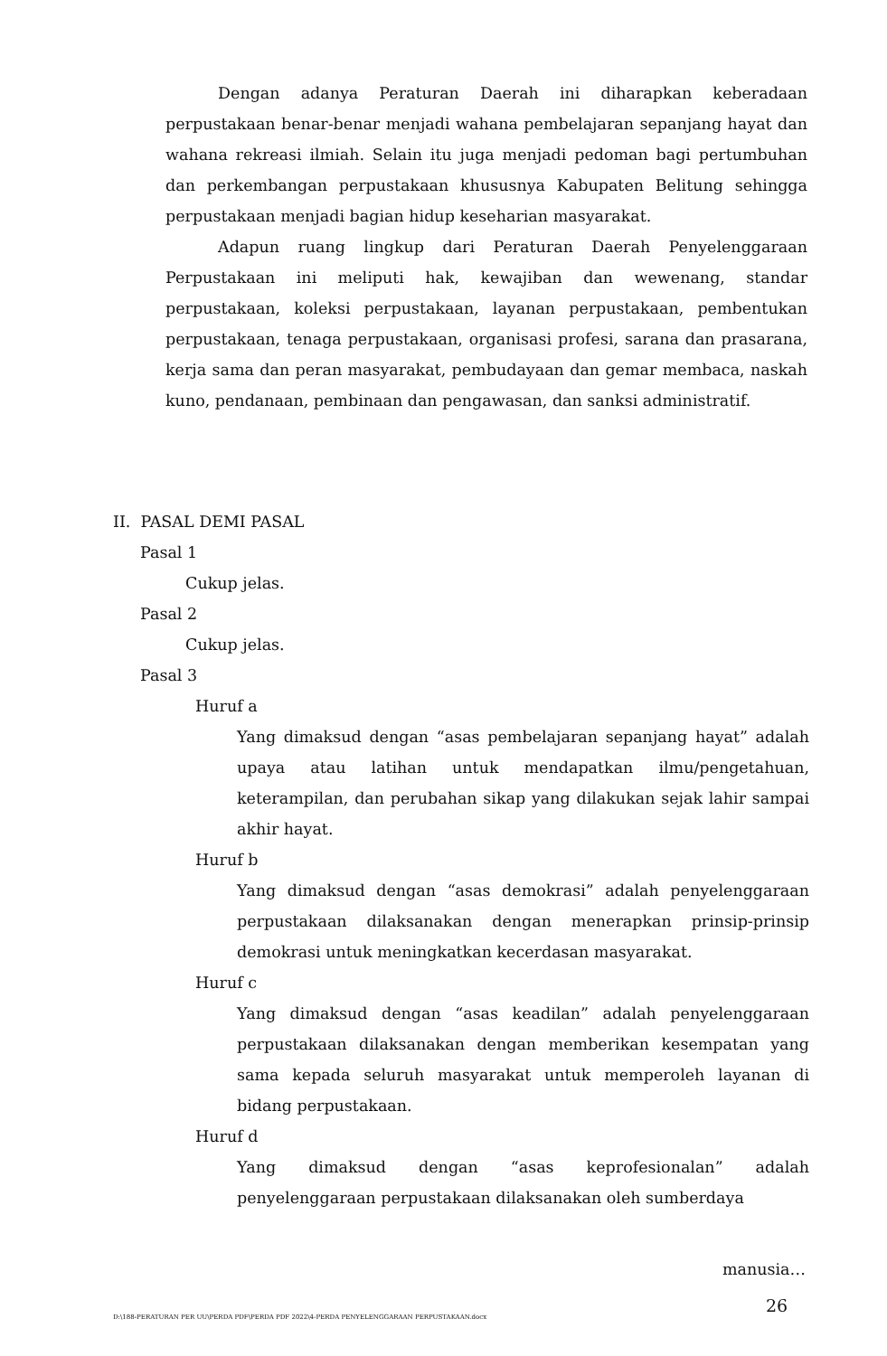Dengan adanya Peraturan Daerah ini diharapkan keberadaan perpustakaan benar-benar menjadi wahana pembelajaran sepanjang hayat dan wahana rekreasi ilmiah. Selain itu juga menjadi pedoman bagi pertumbuhan dan perkembangan perpustakaan khususnya Kabupaten Belitung sehingga perpustakaan menjadi bagian hidup keseharian masyarakat.
Adapun ruang lingkup dari Peraturan Daerah Penyelenggaraan Perpustakaan ini meliputi hak, kewajiban dan wewenang, standar perpustakaan, koleksi perpustakaan, layanan perpustakaan, pembentukan perpustakaan, tenaga perpustakaan, organisasi profesi, sarana dan prasarana, kerja sama dan peran masyarakat, pembudayaan dan gemar membaca, naskah kuno, pendanaan, pembinaan dan pengawasan, dan sanksi administratif.
II. PASAL DEMI PASAL
Pasal 1
Cukup jelas.
Pasal 2
Cukup jelas.
Pasal 3
Huruf a
Yang dimaksud dengan “asas pembelajaran sepanjang hayat” adalah upaya atau latihan untuk mendapatkan ilmu/pengetahuan, keterampilan, dan perubahan sikap yang dilakukan sejak lahir sampai akhir hayat.
Huruf b
Yang dimaksud dengan “asas demokrasi” adalah penyelenggaraan perpustakaan dilaksanakan dengan menerapkan prinsip-prinsip demokrasi untuk meningkatkan kecerdasan masyarakat.
Huruf c
Yang dimaksud dengan “asas keadilan” adalah penyelenggaraan perpustakaan dilaksanakan dengan memberikan kesempatan yang sama kepada seluruh masyarakat untuk memperoleh layanan di bidang perpustakaan.
Huruf d
Yang dimaksud dengan “asas keprofesionalan” adalah penyelenggaraan perpustakaan dilaksanakan oleh sumberdaya
manusia…
D:\188-PERATURAN PER UU\PERDA PDF\PERDA PDF 2022\4-PERDA PENYELENGGARAAN PERPUSTAKAAN.docx
26